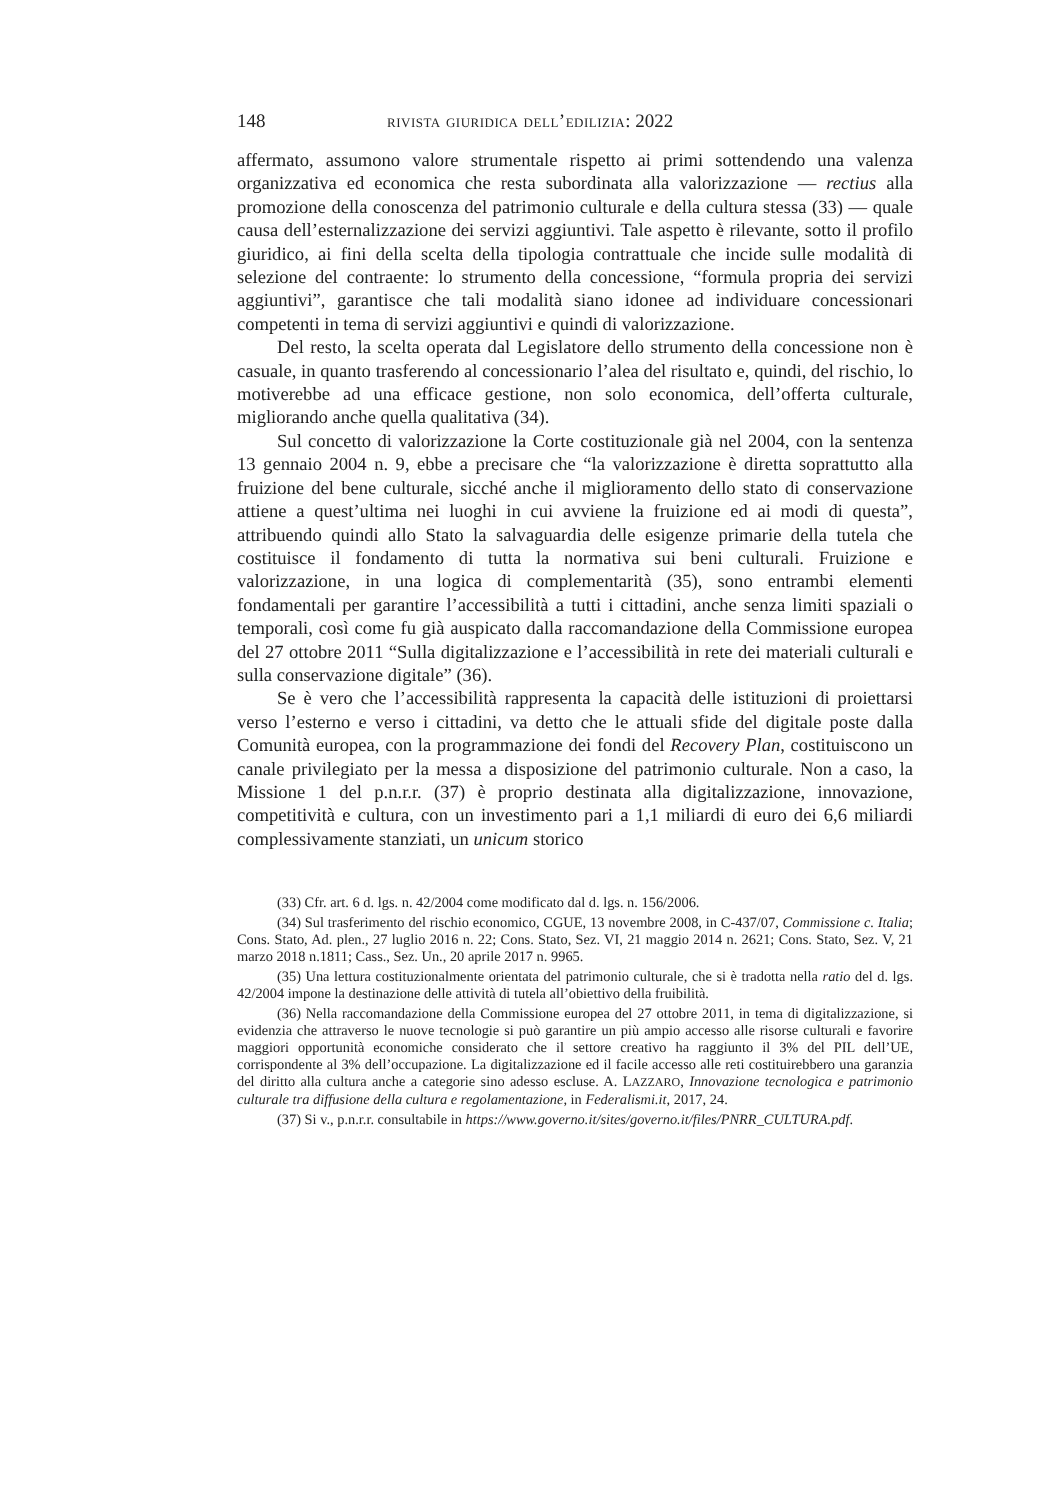148 rivista giuridica dell’edilizia: 2022
affermato, assumono valore strumentale rispetto ai primi sottendendo una valenza organizzativa ed economica che resta subordinata alla valorizzazione — rectius alla promozione della conoscenza del patrimonio culturale e della cultura stessa (33) — quale causa dell’esternalizzazione dei servizi aggiuntivi. Tale aspetto è rilevante, sotto il profilo giuridico, ai fini della scelta della tipologia contrattuale che incide sulle modalità di selezione del contraente: lo strumento della concessione, “formula propria dei servizi aggiuntivi”, garantisce che tali modalità siano idonee ad individuare concessionari competenti in tema di servizi aggiuntivi e quindi di valorizzazione.
Del resto, la scelta operata dal Legislatore dello strumento della concessione non è casuale, in quanto trasferendo al concessionario l’alea del risultato e, quindi, del rischio, lo motiverebbe ad una efficace gestione, non solo economica, dell’offerta culturale, migliorando anche quella qualitativa (34).
Sul concetto di valorizzazione la Corte costituzionale già nel 2004, con la sentenza 13 gennaio 2004 n. 9, ebbe a precisare che “la valorizzazione è diretta soprattutto alla fruizione del bene culturale, sicché anche il miglioramento dello stato di conservazione attiene a quest’ultima nei luoghi in cui avviene la fruizione ed ai modi di questa”, attribuendo quindi allo Stato la salvaguardia delle esigenze primarie della tutela che costituisce il fondamento di tutta la normativa sui beni culturali. Fruizione e valorizzazione, in una logica di complementarità (35), sono entrambi elementi fondamentali per garantire l’accessibilità a tutti i cittadini, anche senza limiti spaziali o temporali, così come fu già auspicato dalla raccomandazione della Commissione europea del 27 ottobre 2011 “Sulla digitalizzazione e l’accessibilità in rete dei materiali culturali e sulla conservazione digitale” (36).
Se è vero che l’accessibilità rappresenta la capacità delle istituzioni di proiettarsi verso l’esterno e verso i cittadini, va detto che le attuali sfide del digitale poste dalla Comunità europea, con la programmazione dei fondi del Recovery Plan, costituiscono un canale privilegiato per la messa a disposizione del patrimonio culturale. Non a caso, la Missione 1 del p.n.r.r. (37) è proprio destinata alla digitalizzazione, innovazione, competitività e cultura, con un investimento pari a 1,1 miliardi di euro dei 6,6 miliardi complessivamente stanziati, un unicum storico
(33) Cfr. art. 6 d. lgs. n. 42/2004 come modificato dal d. lgs. n. 156/2006.
(34) Sul trasferimento del rischio economico, CGUE, 13 novembre 2008, in C-437/07, Commissione c. Italia; Cons. Stato, Ad. plen., 27 luglio 2016 n. 22; Cons. Stato, Sez. VI, 21 maggio 2014 n. 2621; Cons. Stato, Sez. V, 21 marzo 2018 n.1811; Cass., Sez. Un., 20 aprile 2017 n. 9965.
(35) Una lettura costituzionalmente orientata del patrimonio culturale, che si è tradotta nella ratio del d. lgs. 42/2004 impone la destinazione delle attività di tutela all’obiettivo della fruibilità.
(36) Nella raccomandazione della Commissione europea del 27 ottobre 2011, in tema di digitalizzazione, si evidenzia che attraverso le nuove tecnologie si può garantire un più ampio accesso alle risorse culturali e favorire maggiori opportunità economiche considerato che il settore creativo ha raggiunto il 3% del PIL dell’UE, corrispondente al 3% dell’occupazione. La digitalizzazione ed il facile accesso alle reti costituirebbero una garanzia del diritto alla cultura anche a categorie sino adesso escluse. A. LAZZARO, Innovazione tecnologica e patrimonio culturale tra diffusione della cultura e regolamentazione, in Federalismi.it, 2017, 24.
(37) Si v., p.n.r.r. consultabile in https://www.governo.it/sites/governo.it/files/PNRR_CULTURA.pdf.